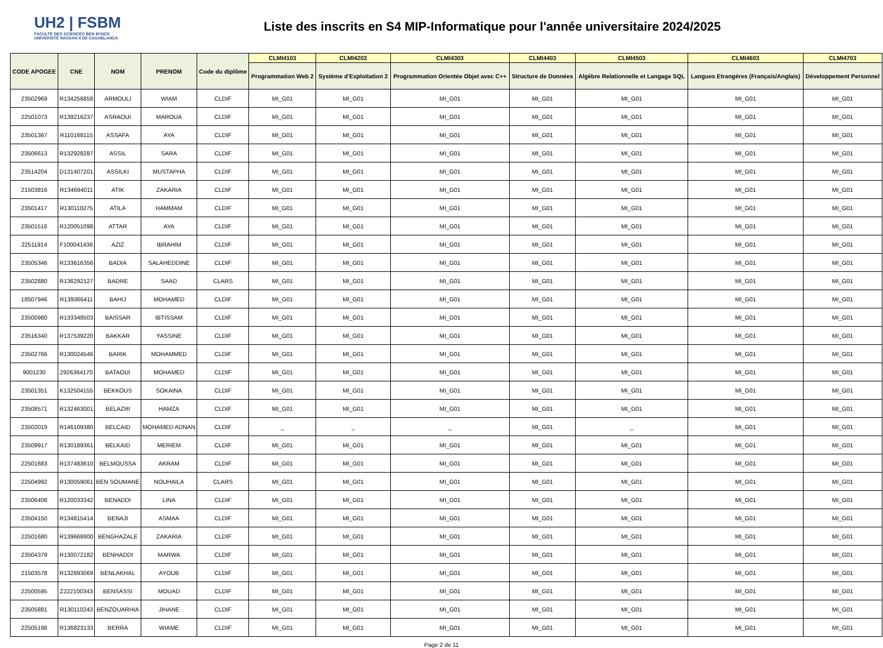UH2 | FSBM
FACULTE DES SCIENCES BEN M'SICK
UNIVERSITÉ HASSAN II DE CASABLANCA
Liste des inscrits en S4 MIP-Informatique pour l'année universitaire 2024/2025
| CODE APOGEE | CNE | NOM | PRENOM | Code du diplôme | CLMI4103 | CLMI4203 | CLMI4303 | CLMI4403 | CLMI4503 | CLMI4603 | CLMI4703 |
| --- | --- | --- | --- | --- | --- | --- | --- | --- | --- | --- | --- |
| | | | | | Programmation Web 2 | Système d'Exploitation 2 | Programmation Orientée Objet avec C++ | Structure de Données | Algèbre Relationnelle et Langage SQL | Langues Etrangères (Français/Anglais) | Développement Personnel |
| 23502969 | R134256858 | ARMOULI | WIAM | CLDIF | MI_G01 | MI_G01 | MI_G01 | MI_G01 | MI_G01 | MI_G01 | MI_G01 |
| 22501073 | R139216237 | ASRAOUI | MAROUA | CLDIF | MI_G01 | MI_G01 | MI_G01 | MI_G01 | MI_G01 | MI_G01 | MI_G01 |
| 23501367 | R110168115 | ASSAFA | AYA | CLDIF | MI_G01 | MI_G01 | MI_G01 | MI_G01 | MI_G01 | MI_G01 | MI_G01 |
| 23506613 | R132928287 | ASSIL | SARA | CLDIF | MI_G01 | MI_G01 | MI_G01 | MI_G01 | MI_G01 | MI_G01 | MI_G01 |
| 23514204 | D131407201 | ASSILKI | MUSTAPHA | CLDIF | MI_G01 | MI_G01 | MI_G01 | MI_G01 | MI_G01 | MI_G01 | MI_G01 |
| 21503816 | R134694011 | ATIK | ZAKARIA | CLDIF | MI_G01 | MI_G01 | MI_G01 | MI_G01 | MI_G01 | MI_G01 | MI_G01 |
| 23501417 | R130110275 | ATILA | HAMMAM | CLDIF | MI_G01 | MI_G01 | MI_G01 | MI_G01 | MI_G01 | MI_G01 | MI_G01 |
| 23501516 | R120051098 | ATTAR | AYA | CLDIF | MI_G01 | MI_G01 | MI_G01 | MI_G01 | MI_G01 | MI_G01 | MI_G01 |
| 22511914 | F100041436 | AZIZ | IBRAHIM | CLDIF | MI_G01 | MI_G01 | MI_G01 | MI_G01 | MI_G01 | MI_G01 | MI_G01 |
| 23505346 | R133616356 | BADIA | SALAHEDDINE | CLDIF | MI_G01 | MI_G01 | MI_G01 | MI_G01 | MI_G01 | MI_G01 | MI_G01 |
| 23502880 | R136292127 | BADRE | SAAD | CLARS | MI_G01 | MI_G01 | MI_G01 | MI_G01 | MI_G01 | MI_G01 | MI_G01 |
| 18507946 | R139366411 | BAHIJ | MOHAMED | CLDIF | MI_G01 | MI_G01 | MI_G01 | MI_G01 | MI_G01 | MI_G01 | MI_G01 |
| 23500980 | R133348503 | BAISSAR | IBTISSAM | CLDIF | MI_G01 | MI_G01 | MI_G01 | MI_G01 | MI_G01 | MI_G01 | MI_G01 |
| 23516340 | R137539220 | BAKKAR | YASSINE | CLDIF | MI_G01 | MI_G01 | MI_G01 | MI_G01 | MI_G01 | MI_G01 | MI_G01 |
| 23502766 | R130024546 | BARIK | MOHAMMED | CLDIF | MI_G01 | MI_G01 | MI_G01 | MI_G01 | MI_G01 | MI_G01 | MI_G01 |
| 9001230 | 2926364170 | BATAOUI | MOHAMED | CLDIF | MI_G01 | MI_G01 | MI_G01 | MI_G01 | MI_G01 | MI_G01 | MI_G01 |
| 23501351 | K132504155 | BEKKOUS | SOKAINA | CLDIF | MI_G01 | MI_G01 | MI_G01 | MI_G01 | MI_G01 | MI_G01 | MI_G01 |
| 23508571 | R132463001 | BELAZRI | HAMZA | CLDIF | MI_G01 | MI_G01 | MI_G01 | MI_G01 | MI_G01 | MI_G01 | MI_G01 |
| 23502019 | R146109380 | BELCAID | MOHAMED ADNAN | CLDIF | _ | _ | _ | MI_G01 | _ | MI_G01 | MI_G01 |
| 23509917 | R130189361 | BELKAID | MERIEM | CLDIF | MI_G01 | MI_G01 | MI_G01 | MI_G01 | MI_G01 | MI_G01 | MI_G01 |
| 22501683 | R137483610 | BELMOUSSA | AKRAM | CLDIF | MI_G01 | MI_G01 | MI_G01 | MI_G01 | MI_G01 | MI_G01 | MI_G01 |
| 22504992 | R130059061 | BEN SOUMANE | NOUHAILA | CLARS | MI_G01 | MI_G01 | MI_G01 | MI_G01 | MI_G01 | MI_G01 | MI_G01 |
| 23506408 | R120033342 | BENADDI | LINA | CLDIF | MI_G01 | MI_G01 | MI_G01 | MI_G01 | MI_G01 | MI_G01 | MI_G01 |
| 23504150 | R134815414 | BENAJI | ASMAA | CLDIF | MI_G01 | MI_G01 | MI_G01 | MI_G01 | MI_G01 | MI_G01 | MI_G01 |
| 22501680 | R139668900 | BENGHAZALE | ZAKARIA | CLDIF | MI_G01 | MI_G01 | MI_G01 | MI_G01 | MI_G01 | MI_G01 | MI_G01 |
| 23504379 | R130072182 | BENHADDI | MARWA | CLDIF | MI_G01 | MI_G01 | MI_G01 | MI_G01 | MI_G01 | MI_G01 | MI_G01 |
| 21503578 | R132893069 | BENLAKHAL | AYOUB | CLDIF | MI_G01 | MI_G01 | MI_G01 | MI_G01 | MI_G01 | MI_G01 | MI_G01 |
| 22500595 | Z222100343 | BENSASSI | MOUAD | CLDIF | MI_G01 | MI_G01 | MI_G01 | MI_G01 | MI_G01 | MI_G01 | MI_G01 |
| 23505881 | R130110243 | BENZOUARHIA | JIHANE | CLDIF | MI_G01 | MI_G01 | MI_G01 | MI_G01 | MI_G01 | MI_G01 | MI_G01 |
| 22505198 | R136823133 | BERRA | WIAME | CLDIF | MI_G01 | MI_G01 | MI_G01 | MI_G01 | MI_G01 | MI_G01 | MI_G01 |
Page 2 de 11